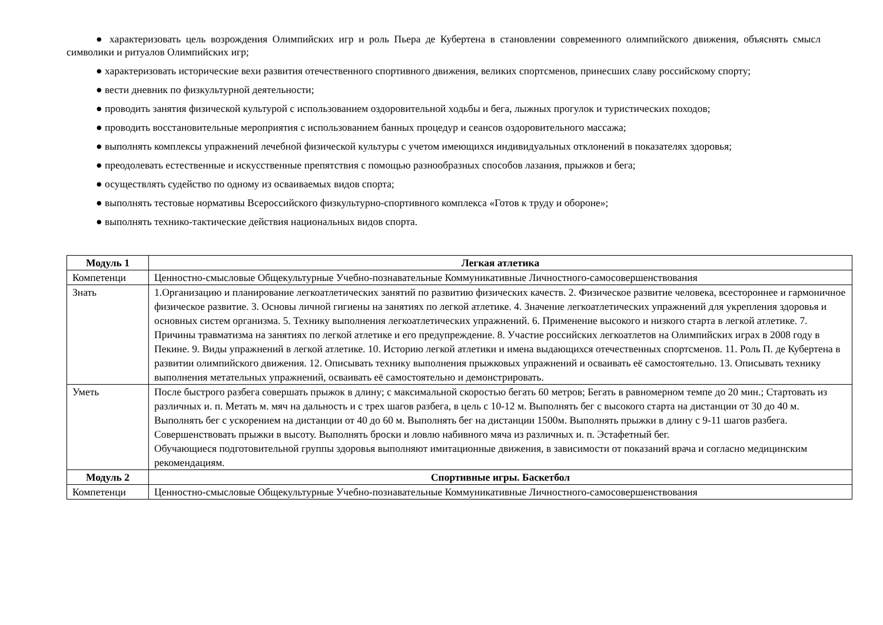● характеризовать цель возрождения Олимпийских игр и роль Пьера де Кубертена в становлении современного олимпийского движения, объяснять смысл символики и ритуалов Олимпийских игр;
● характеризовать исторические вехи развития отечественного спортивного движения, великих спортсменов, принесших славу российскому спорту;
● вести дневник по физкультурной деятельности;
● проводить занятия физической культурой с использованием оздоровительной ходьбы и бега, лыжных прогулок и туристических походов;
● проводить восстановительные мероприятия с использованием банных процедур и сеансов оздоровительного массажа;
● выполнять комплексы упражнений лечебной физической культуры с учетом имеющихся индивидуальных отклонений в показателях здоровья;
● преодолевать естественные и искусственные препятствия с помощью разнообразных способов лазания, прыжков и бега;
● осуществлять судейство по одному из осваиваемых видов спорта;
● выполнять тестовые нормативы Всероссийского физкультурно-спортивного комплекса «Готов к труду и обороне»;
● выполнять технико-тактические действия национальных видов спорта.
| Модуль 1 | Легкая атлетика |
| Компетенци | Ценностно-смысловые Общекультурные Учебно-познавательные Коммуникативные Личностного-самосовершенствования |
| Знать | 1.Организацию и планирование легкоатлетических занятий по развитию физических качеств. 2. Физическое развитие человека, всестороннее и гармоничное физическое развитие. 3. Основы личной гигиены на занятиях по легкой атлетике. 4. Значение легкоатлетических упражнений для укрепления здоровья и основных систем организма. 5. Технику выполнения легкоатлетических упражнений. 6. Применение высокого и низкого старта в легкой атлетике. 7. Причины травматизма на занятиях по легкой атлетике и его предупреждение. 8. Участие российских легкоатлетов на Олимпийских играх в 2008 году в Пекине. 9. Виды упражнений в легкой атлетике. 10. Историю легкой атлетики и имена выдающихся отечественных спортсменов. 11. Роль П. де Кубертена в развитии олимпийского движения. 12. Описывать технику выполнения прыжковых упражнений и осваивать её самостоятельно. 13. Описывать технику выполнения метательных упражнений, осваивать её самостоятельно и демонстрировать. |
| Уметь | После быстрого разбега совершать прыжок в длину; с максимальной скоростью бегать 60 метров; Бегать в равномерном темпе до 20 мин.; Стартовать из различных и. п. Метать м. мяч на дальность и с трех шагов разбега, в цель с 10-12 м. Выполнять бег с высокого старта на дистанции от 30 до 40 м. Выполнять бег с ускорением на дистанции от 40 до 60 м. Выполнять бег на дистанции 1500м. Выполнять прыжки в длину с 9-11 шагов разбега. Совершенствовать прыжки в высоту. Выполнять броски и ловлю набивного мяча из различных и. п. Эстафетный бег. Обучающиеся подготовительной группы здоровья выполняют имитационные движения, в зависимости от показаний врача и согласно медицинским рекомендациям. |
| Модуль 2 | Спортивные игры. Баскетбол |
| Компетенци | Ценностно-смысловые Общекультурные Учебно-познавательные Коммуникативные Личностного-самосовершенствования |